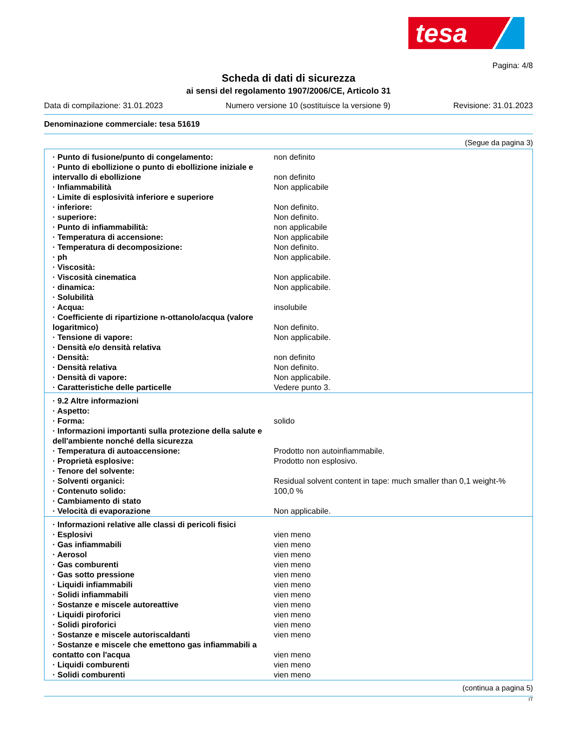tesa
Pagina: 4/8
Scheda di dati di sicurezza
ai sensi del regolamento 1907/2006/CE, Articolo 31
Data di compilazione: 31.01.2023 Numero versione 10 (sostituisce la versione 9) Revisione: 31.01.2023
Denominazione commerciale: tesa 51619
(Segue da pagina 3)
| · Punto di fusione/punto di congelamento: | non definito |
| · Punto di ebollizione o punto di ebollizione iniziale e intervallo di ebollizione | non definito |
| · Infiammabilità | Non applicabile |
| · Limite di esplosività inferiore e superiore | |
| · inferiore: | Non definito. |
| · superiore: | Non definito. |
| · Punto di infiammabilità: | non applicabile |
| · Temperatura di accensione: | Non applicabile |
| · Temperatura di decomposizione: | Non definito. |
| · ph | Non applicabile. |
| · Viscosità: | |
| · Viscosità cinematica | Non applicabile. |
| · dinamica: | Non applicabile. |
| · Solubilità | |
| · Acqua: | insolubile |
| · Coefficiente di ripartizione n-ottanolo/acqua (valore logaritmico) | Non definito. |
| · Tensione di vapore: | Non applicabile. |
| · Densità e/o densità relativa | |
| · Densità: | non definito |
| · Densità relativa | Non definito. |
| · Densità di vapore: | Non applicabile. |
| · Caratteristiche delle particelle | Vedere punto 3. |
| · 9.2 Altre informazioni | |
| · Aspetto: | |
| · Forma: | solido |
| · Informazioni importanti sulla protezione della salute e dell'ambiente nonché della sicurezza | |
| · Temperatura di autoaccensione: | Prodotto non autoinfiammabile. |
| · Proprietà esplosive: | Prodotto non esplosivo. |
| · Tenore del solvente: | |
| · Solventi organici: | Residual solvent content in tape: much smaller than 0,1 weight-% |
| · Contenuto solido: | 100,0 % |
| · Cambiamento di stato | |
| · Velocità di evaporazione | Non applicabile. |
| · Informazioni relative alle classi di pericoli fisici | |
| · Esplosivi | vien meno |
| · Gas infiammabili | vien meno |
| · Aerosol | vien meno |
| · Gas comburenti | vien meno |
| · Gas sotto pressione | vien meno |
| · Liquidi infiammabili | vien meno |
| · Solidi infiammabili | vien meno |
| · Sostanze e miscele autoreattive | vien meno |
| · Liquidi piroforici | vien meno |
| · Solidi piroforici | vien meno |
| · Sostanze e miscele autoriscaldanti | vien meno |
| · Sostanze e miscele che emettono gas infiammabili a contatto con l'acqua | vien meno |
| · Liquidi comburenti | vien meno |
| · Solidi comburenti | vien meno |
(continua a pagina 5)
IT